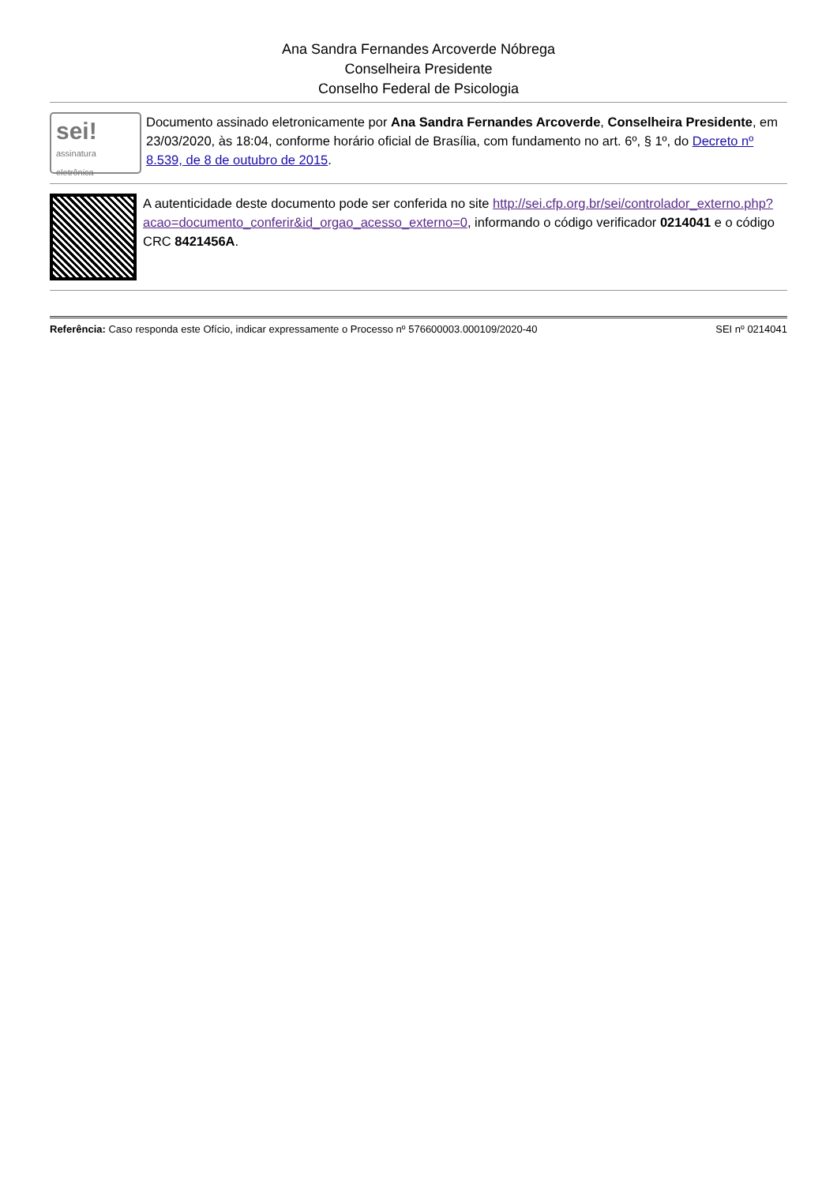Ana Sandra Fernandes Arcoverde Nóbrega
Conselheira Presidente
Conselho Federal de Psicologia
sei!
assinatura eletrônica
Documento assinado eletronicamente por Ana Sandra Fernandes Arcoverde, Conselheira Presidente, em 23/03/2020, às 18:04, conforme horário oficial de Brasília, com fundamento no art. 6º, § 1º, do Decreto nº 8.539, de 8 de outubro de 2015.
A autenticidade deste documento pode ser conferida no site http://sei.cfp.org.br/sei/controlador_externo.php?acao=documento_conferir&id_orgao_acesso_externo=0, informando o código verificador 0214041 e o código CRC 8421456A.
Referência: Caso responda este Ofício, indicar expressamente o Processo nº 576600003.000109/2020-40 SEI nº 0214041